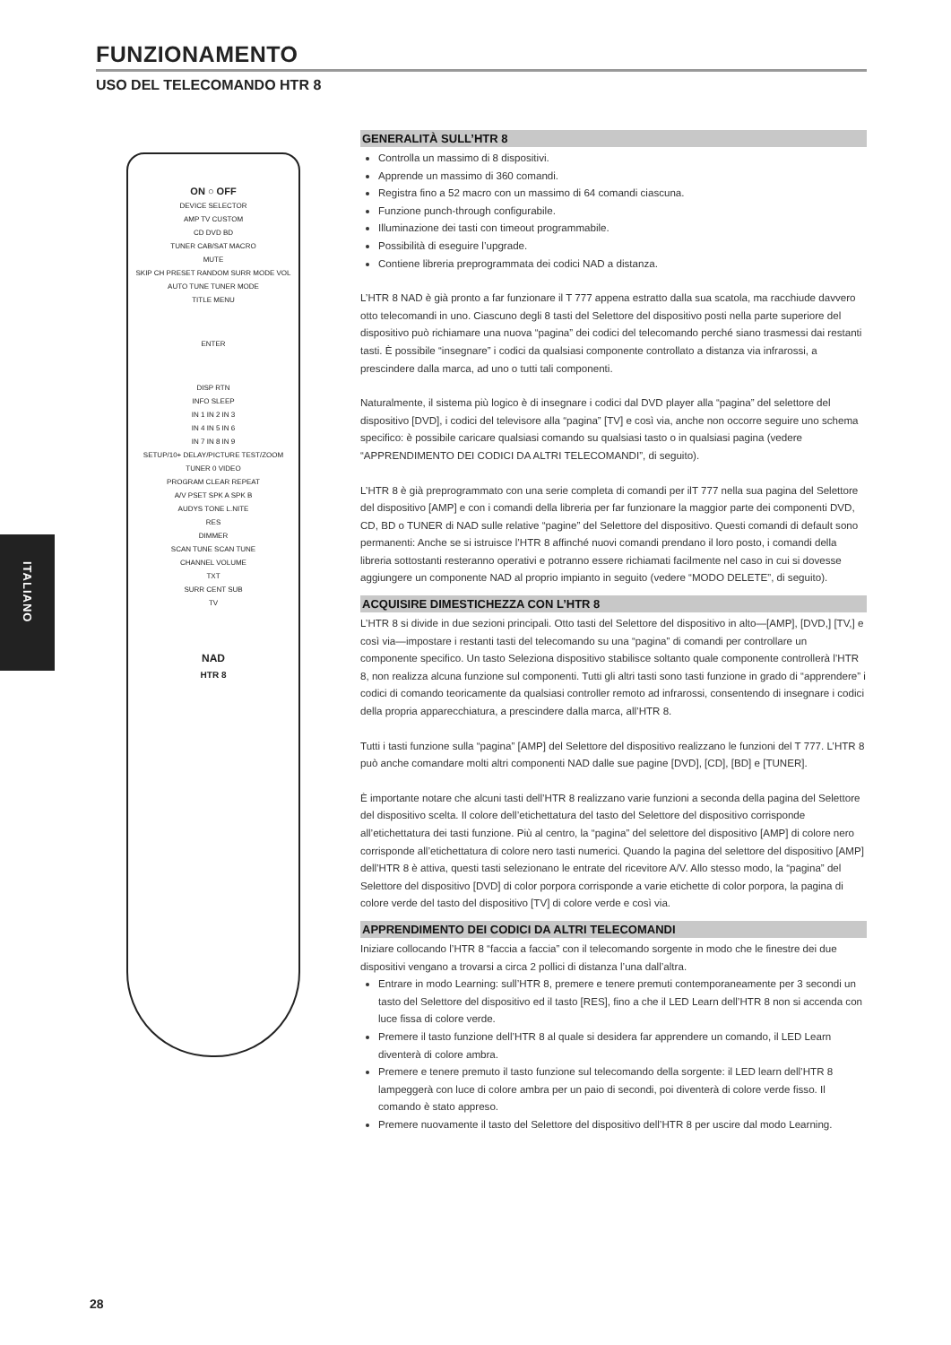FUNZIONAMENTO
USO DEL TELECOMANDO HTR 8
ITALIANO
ON ○ OFF
DEVICE SELECTOR
AMP TV CUSTOM
CD DVD BD
TUNER CAB/SAT MACRO
MUTE
SKIP CH PRESET RANDOM SURR MODE VOL
AUTO TUNE TUNER MODE
TITLE MENU
ENTER
DISP RTN
INFO SLEEP
IN 1 IN 2 IN 3
IN 4 IN 5 IN 6
IN 7 IN 8 IN 9
SETUP/10+ DELAY/PICTURE TEST/ZOOM
TUNER 0 VIDEO
PROGRAM CLEAR REPEAT
A/V PSET SPK A SPK B
AUDYS TONE L.NITE
RES
DIMMER
SCAN TUNE SCAN TUNE
CHANNEL VOLUME
TXT
SURR CENT SUB
TV
NAD
HTR 8
GENERALITÀ SULL’HTR 8
Controlla un massimo di 8 dispositivi.
Apprende un massimo di 360 comandi.
Registra fino a 52 macro con un massimo di 64 comandi ciascuna.
Funzione punch-through configurabile.
Illuminazione dei tasti con timeout programmabile.
Possibilità di eseguire l’upgrade.
Contiene libreria preprogrammata dei codici NAD a distanza.
L’HTR 8 NAD è già pronto a far funzionare il T 777 appena estratto dalla sua scatola, ma racchiude davvero otto telecomandi in uno. Ciascuno degli 8 tasti del Selettore del dispositivo posti nella parte superiore del dispositivo può richiamare una nuova “pagina” dei codici del telecomando perché siano trasmessi dai restanti tasti. È possibile “insegnare” i codici da qualsiasi componente controllato a distanza via infrarossi, a prescindere dalla marca, ad uno o tutti tali componenti.
Naturalmente, il sistema più logico è di insegnare i codici dal DVD player alla “pagina” del selettore del dispositivo [DVD], i codici del televisore alla “pagina” [TV] e così via, anche non occorre seguire uno schema specifico: è possibile caricare qualsiasi comando su qualsiasi tasto o in qualsiasi pagina (vedere “APPRENDIMENTO DEI CODICI DA ALTRI TELECOMANDI”, di seguito).
L’HTR 8 è già preprogrammato con una serie completa di comandi per ilT 777 nella sua pagina del Selettore del dispositivo [AMP] e con i comandi della libreria per far funzionare la maggior parte dei componenti DVD, CD, BD o TUNER di NAD sulle relative “pagine” del Selettore del dispositivo. Questi comandi di default sono permanenti: Anche se si istruisce l’HTR 8 affinché nuovi comandi prendano il loro posto, i comandi della libreria sottostanti resteranno operativi e potranno essere richiamati facilmente nel caso in cui si dovesse aggiungere un componente NAD al proprio impianto in seguito (vedere “MODO DELETE”, di seguito).
ACQUISIRE DIMESTICHEZZA CON L’HTR 8
L’HTR 8 si divide in due sezioni principali. Otto tasti del Selettore del dispositivo in alto—[AMP], [DVD,] [TV,] e così via—impostare i restanti tasti del telecomando su una “pagina” di comandi per controllare un componente specifico. Un tasto Seleziona dispositivo stabilisce soltanto quale componente controllerà l’HTR 8, non realizza alcuna funzione sul componenti. Tutti gli altri tasti sono tasti funzione in grado di “apprendere” i codici di comando teoricamente da qualsiasi controller remoto ad infrarossi, consentendo di insegnare i codici della propria apparecchiatura, a prescindere dalla marca, all’HTR 8.
Tutti i tasti funzione sulla “pagina” [AMP] del Selettore del dispositivo realizzano le funzioni del T 777. L’HTR 8 può anche comandare molti altri componenti NAD dalle sue pagine [DVD], [CD], [BD] e [TUNER].
È importante notare che alcuni tasti dell’HTR 8 realizzano varie funzioni a seconda della pagina del Selettore del dispositivo scelta. Il colore dell’etichettatura del tasto del Selettore del dispositivo corrisponde all’etichettatura dei tasti funzione. Più al centro, la “pagina” del selettore del dispositivo [AMP] di colore nero corrisponde all’etichettatura di colore nero tasti numerici. Quando la pagina del selettore del dispositivo [AMP] dell’HTR 8 è attiva, questi tasti selezionano le entrate del ricevitore A/V. Allo stesso modo, la “pagina” del Selettore del dispositivo [DVD] di color porpora corrisponde a varie etichette di color porpora, la pagina di colore verde del tasto del dispositivo [TV] di colore verde e così via.
APPRENDIMENTO DEI CODICI DA ALTRI TELECOMANDI
Iniziare collocando l’HTR 8 “faccia a faccia” con il telecomando sorgente in modo che le finestre dei due dispositivi vengano a trovarsi a circa 2 pollici di distanza l’una dall’altra.
Entrare in modo Learning: sull’HTR 8, premere e tenere premuti contemporaneamente per 3 secondi un tasto del Selettore del dispositivo ed il tasto [RES], fino a che il LED Learn dell’HTR 8 non si accenda con luce fissa di colore verde.
Premere il tasto funzione dell’HTR 8 al quale si desidera far apprendere un comando, il LED Learn diventerà di colore ambra.
Premere e tenere premuto il tasto funzione sul telecomando della sorgente: il LED learn dell’HTR 8 lampeggerà con luce di colore ambra per un paio di secondi, poi diventerà di colore verde fisso. Il comando è stato appreso.
Premere nuovamente il tasto del Selettore del dispositivo dell’HTR 8 per uscire dal modo Learning.
28